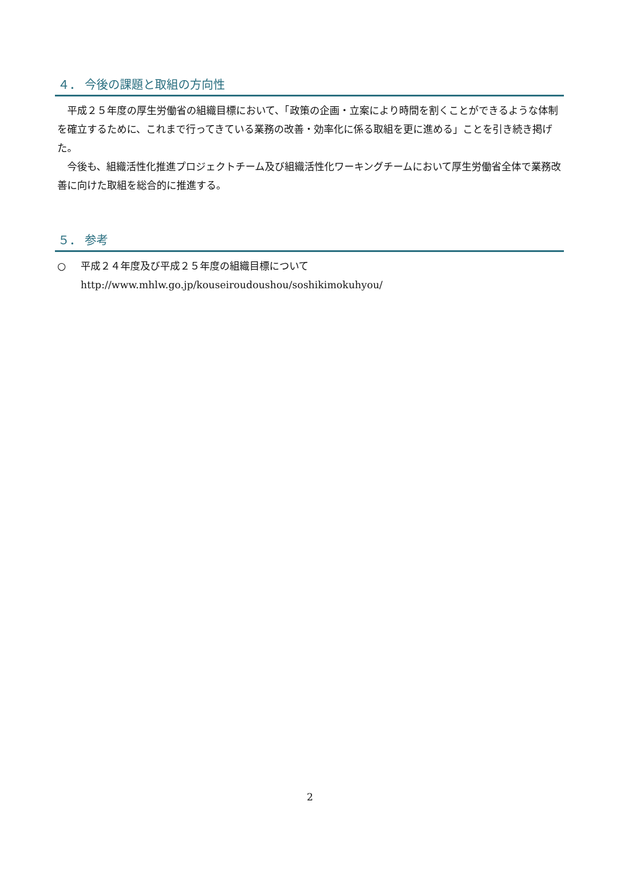４． 今後の課題と取組の方向性
平成２５年度の厚生労働省の組織目標において、「政策の企画・立案により時間を割くことができるような体制を確立するために、これまで行ってきている業務の改善・効率化に係る取組を更に進める」ことを引き続き掲げた。
今後も、組織活性化推進プロジェクトチーム及び組織活性化ワーキングチームにおいて厚生労働省全体で業務改善に向けた取組を総合的に推進する。
５． 参考
○ 平成２４年度及び平成２５年度の組織目標について
http://www.mhlw.go.jp/kouseiroudoushou/soshikimokuhyou/
2